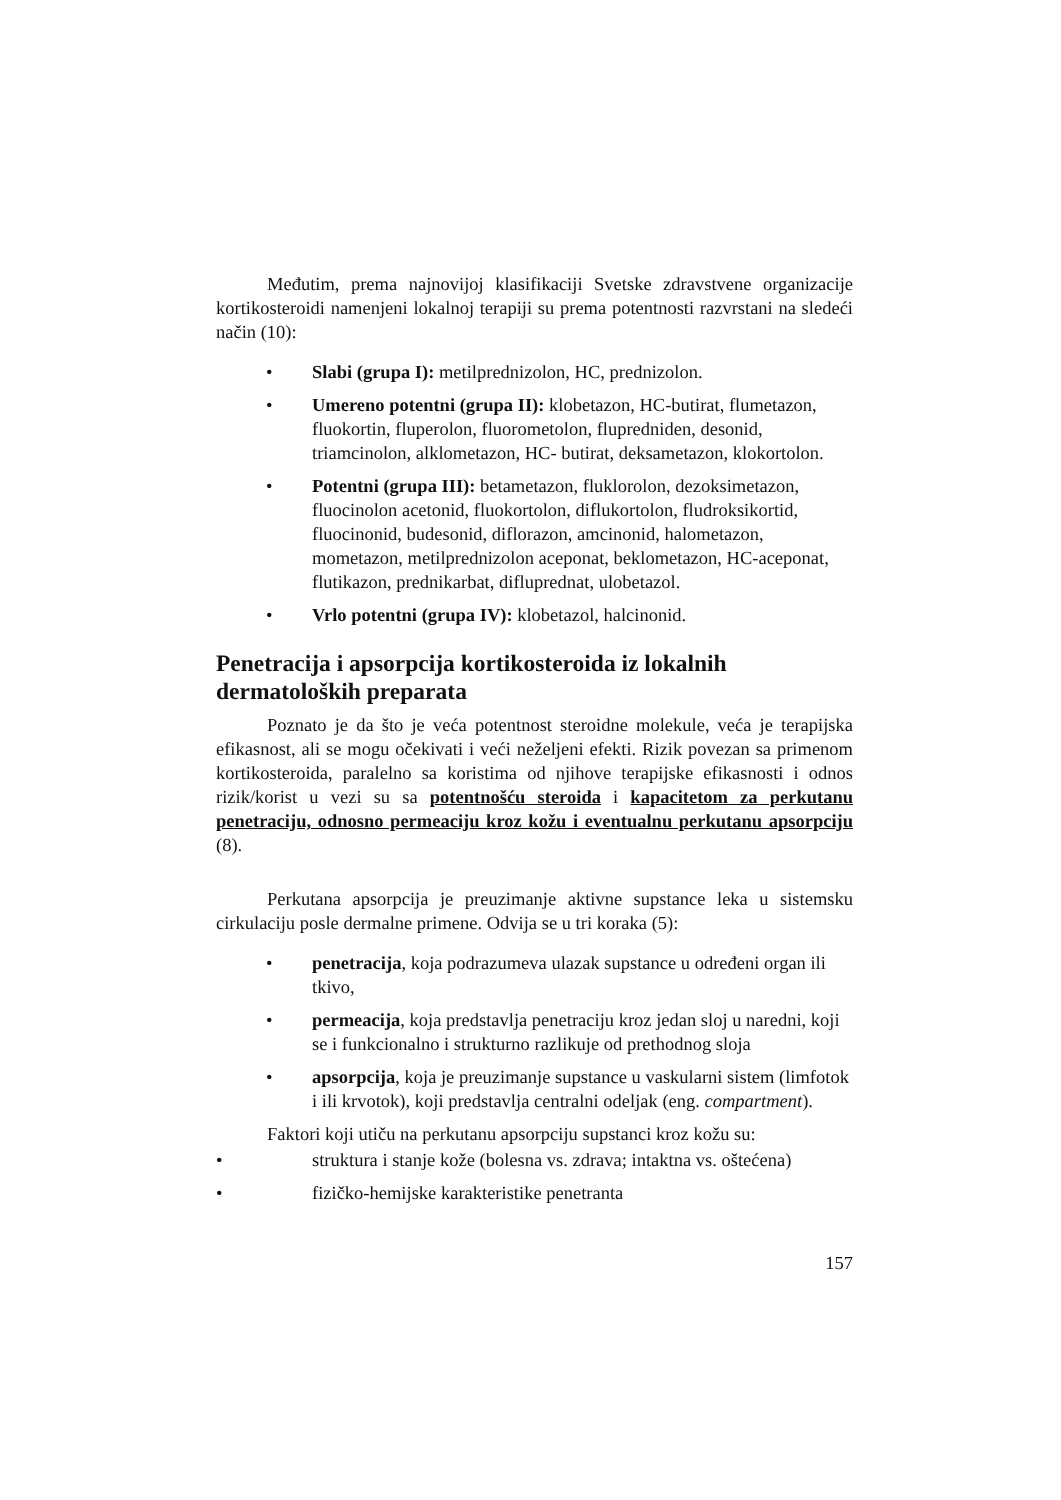Međutim, prema najnovijoj klasifikaciji Svetske zdravstvene organizacije kortikosteroidi namenjeni lokalnoj terapiji su prema potentnosti razvrstani na sledeći način (10):
• Slabi (grupa I): metilprednizolon, HC, prednizolon.
• Umereno potentni (grupa II): klobetazon, HC-butirat, flumetazon, fluokortin, fluperolon, fluorometolon, flupredniden, desonid, triamcinolon, alklometazon, HC- butirat, deksametazon, klokortolon.
• Potentni (grupa III): betametazon, fluklorolon, dezoksimetazon, fluocinolon acetonid, fluokortolon, diflukortolon, fludroksikortid, fluocinonid, budesonid, diflorazon, amcinonid, halometazon, mometazon, metilprednizolon aceponat, beklometazon, HC-aceponat, flutikazon, prednikarbat, difluprednat, ulobetazol.
• Vrlo potentni (grupa IV): klobetazol, halcinonid.
Penetracija i apsorpcija kortikosteroida iz lokalnih dermatoloških preparata
Poznato je da što je veća potentnost steroidne molekule, veća je terapijska efikasnost, ali se mogu očekivati i veći neželjeni efekti. Rizik povezan sa primenom kortikosteroida, paralelno sa koristima od njihove terapijske efikasnosti i odnos rizik/korist u vezi su sa potentnošću steroida i kapacitetom za perkutanu penetraciju, odnosno permeaciju kroz kožu i eventualnu perkutanu apsorpciju (8).
Perkutana apsorpcija je preuzimanje aktivne supstance leka u sistemsku cirkulaciju posle dermalne primene. Odvija se u tri koraka (5):
• penetracija, koja podrazumeva ulazak supstance u određeni organ ili tkivo,
• permeacija, koja predstavlja penetraciju kroz jedan sloj u naredni, koji se i funkcionalno i strukturno razlikuje od prethodnog sloja
• apsorpcija, koja je preuzimanje supstance u vaskularni sistem (limfotok i ili krvotok), koji predstavlja centralni odeljak (eng. compartment).
Faktori koji utiču na perkutanu apsorpciju supstanci kroz kožu su:
• struktura i stanje kože (bolesna vs. zdrava; intaktna vs. oštećena)
• fizičko-hemijske karakteristike penetranta
157